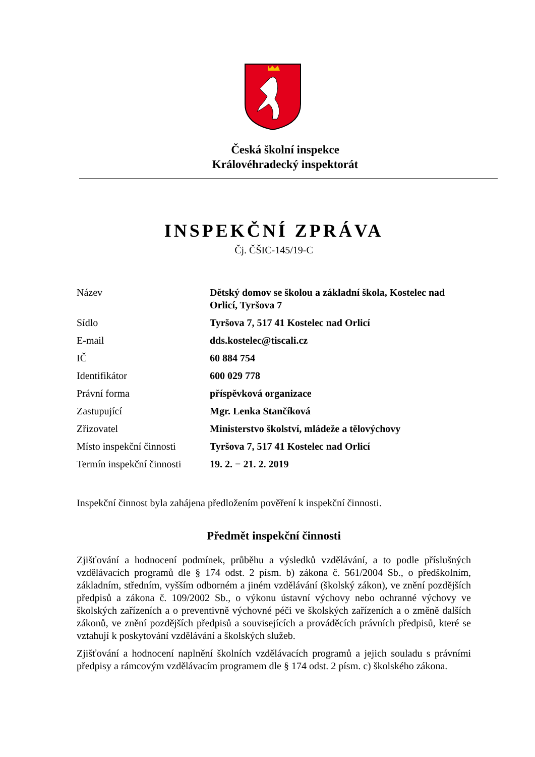Česká školní inspekce
Královéhradecký inspektorát
INSPEKČNÍ ZPRÁVA
Čj. ČŠIC-145/19-C
| Název | Dětský domov se školou a základní škola, Kostelec nad Orlicí, Tyršova 7 |
| Sídlo | Tyršova 7, 517 41 Kostelec nad Orlicí |
| E-mail | dds.kostelec@tiscali.cz |
| IČ | 60 884 754 |
| Identifikátor | 600 029 778 |
| Právní forma | příspěvková organizace |
| Zastupující | Mgr. Lenka Stančíková |
| Zřizovatel | Ministerstvo školství, mládeže a tělovýchovy |
| Místo inspekční činnosti | Tyršova 7, 517 41 Kostelec nad Orlicí |
| Termín inspekční činnosti | 19. 2. − 21. 2. 2019 |
Inspekční činnost byla zahájena předložením pověření k inspekční činnosti.
Předmět inspekční činnosti
Zjišťování a hodnocení podmínek, průběhu a výsledků vzdělávání, a to podle příslušných vzdělávacích programů dle § 174 odst. 2 písm. b) zákona č. 561/2004 Sb., o předškolním, základním, středním, vyšším odborném a jiném vzdělávání (školský zákon), ve znění pozdějších předpisů a zákona č. 109/2002 Sb., o výkonu ústavní výchovy nebo ochranné výchovy ve školských zařízeních a o preventivně výchovné péči ve školských zařízeních a o změně dalších zákonů, ve znění pozdějších předpisů a souvisejících a prováděcích právních předpisů, které se vztahují k poskytování vzdělávání a školských služeb.
Zjišťování a hodnocení naplnění školních vzdělávacích programů a jejich souladu s právními předpisy a rámcovým vzdělávacím programem dle § 174 odst. 2 písm. c) školského zákona.